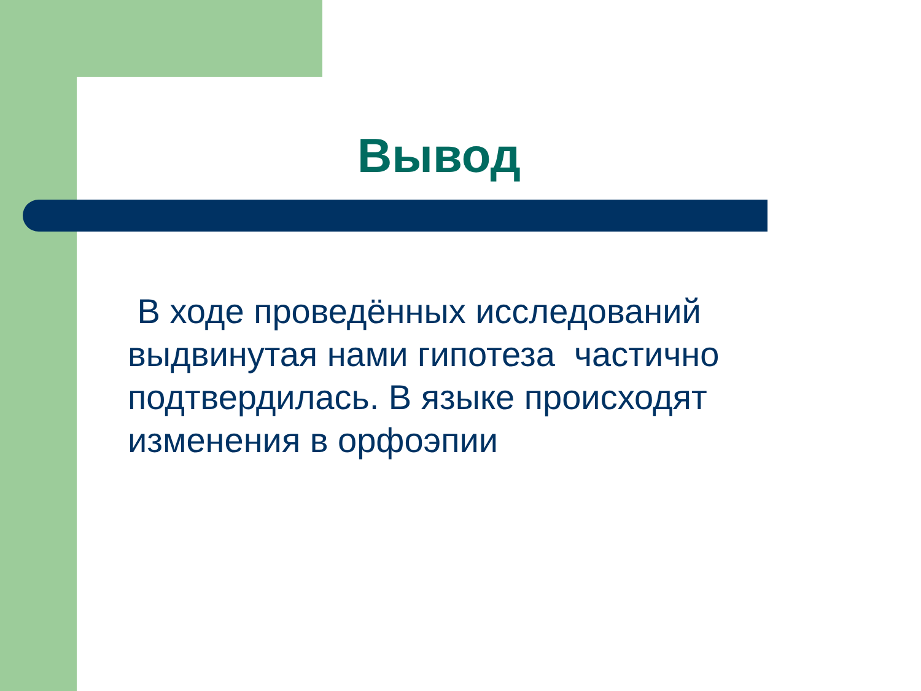Вывод
В ходе проведённых исследований выдвинутая нами гипотеза частично подтвердилась. В языке происходят изменения в орфоэпии